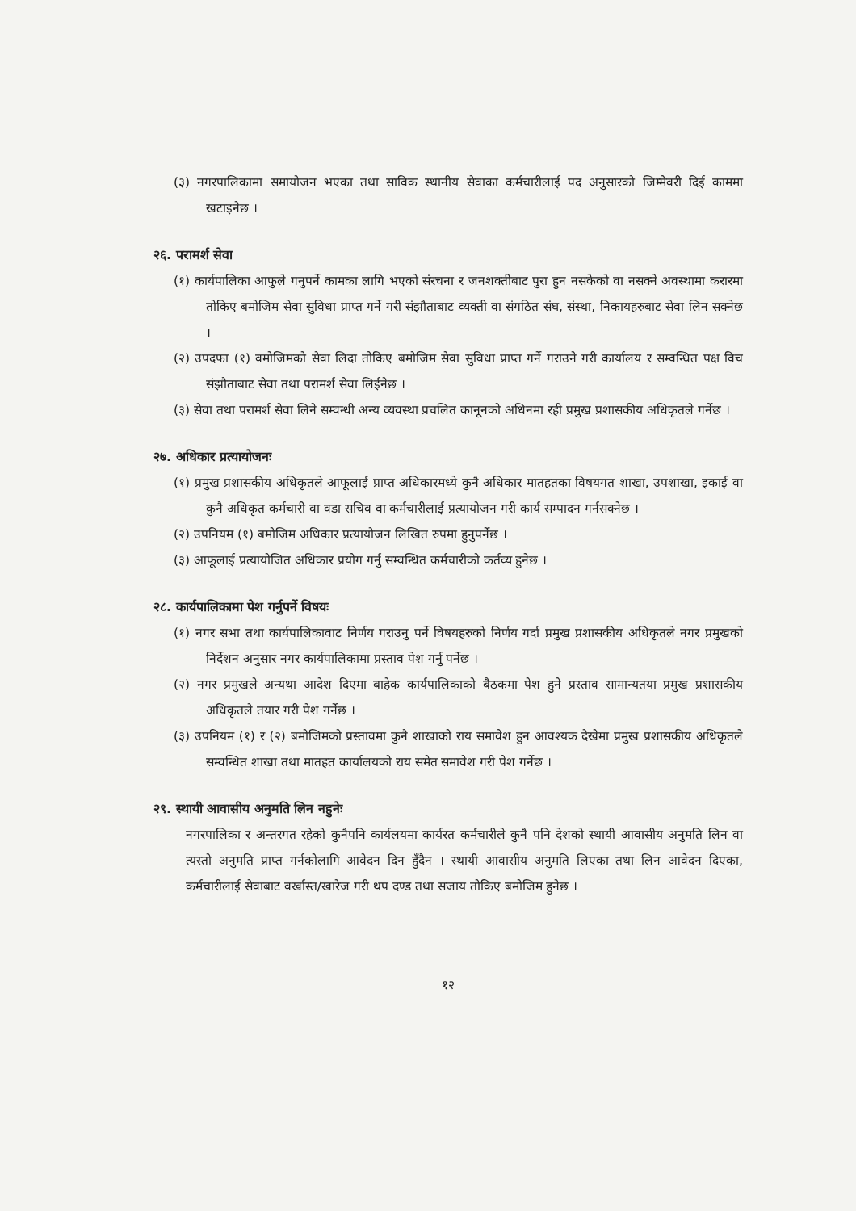(३) नगरपालिकामा समायोजन भएका तथा साविक स्थानीय सेवाका कर्मचारीलाई पद अनुसारको जिम्मेवरी दिई काममा खटाइनेछ ।
२६. परामर्श सेवा
(१) कार्यपालिका आफुले गनुपर्ने कामका लागि भएको संरचना र जनशक्तीबाट पुरा हुन नसकेको वा नसक्ने अवस्थामा करारमा तोकिए बमोजिम सेवा सुविधा प्राप्त गर्ने गरी संझौताबाट व्यक्ती वा संगठित संघ, संस्था, निकायहरुबाट सेवा लिन सक्नेछ ।
(२) उपदफा (१) वमोजिमको सेवा लिदा तोकिए बमोजिम सेवा सुविधा प्राप्त गर्ने गराउने गरी कार्यालय र सम्वन्धित पक्ष विच संझौताबाट सेवा तथा परामर्श सेवा लिईनेछ ।
(३) सेवा तथा परामर्श सेवा लिने सम्वन्धी अन्य व्यवस्था प्रचलित कानूनको अधिनमा रही प्रमुख प्रशासकीय अधिकृतले गर्नेछ ।
२७. अधिकार प्रत्यायोजनः
(१) प्रमुख प्रशासकीय अधिकृतले आफूलाई प्राप्त अधिकारमध्ये कुनै अधिकार मातहतका विषयगत शाखा, उपशाखा, इकाई वा कुनै अधिकृत कर्मचारी वा वडा सचिव वा कर्मचारीलाई प्रत्यायोजन गरी कार्य सम्पादन गर्नसक्नेछ ।
(२) उपनियम (१) बमोजिम अधिकार प्रत्यायोजन लिखित रुपमा हुनुपर्नेछ ।
(३) आफूलाई प्रत्यायोजित अधिकार प्रयोग गर्नु सम्वन्धित कर्मचारीको कर्तव्य हुनेछ ।
२८. कार्यपालिकामा पेश गर्नुपर्ने विषयः
(१) नगर सभा तथा कार्यपालिकावाट निर्णय गराउनु पर्ने विषयहरुको निर्णय गर्दा प्रमुख प्रशासकीय अधिकृतले नगर प्रमुखको निर्देशन अनुसार नगर कार्यपालिकामा प्रस्ताव पेश गर्नु पर्नेछ ।
(२) नगर प्रमुखले अन्यथा आदेश दिएमा बाहेक कार्यपालिकाको बैठकमा पेश हुने प्रस्ताव सामान्यतया प्रमुख प्रशासकीय अधिकृतले तयार गरी पेश गर्नेछ ।
(३) उपनियम (१) र (२) बमोजिमको प्रस्तावमा कुनै शाखाको राय समावेश हुन आवश्यक देखेमा प्रमुख प्रशासकीय अधिकृतले सम्वन्धित शाखा तथा मातहत कार्यालयको राय समेत समावेश गरी पेश गर्नेछ ।
२९. स्थायी आवासीय अनुमति लिन नहुनेः
नगरपालिका र अन्तरगत रहेको कुनैपनि कार्यलयमा कार्यरत कर्मचारीले कुनै पनि देशको स्थायी आवासीय अनुमति लिन वा त्यस्तो अनुमति प्राप्त गर्नकोलागि आवेदन दिन हुँदैन । स्थायी आवासीय अनुमति लिएका तथा लिन आवेदन दिएका, कर्मचारीलाई सेवाबाट वर्खास्त/खारेज गरी थप दण्ड तथा सजाय तोकिए बमोजिम हुनेछ ।
१२